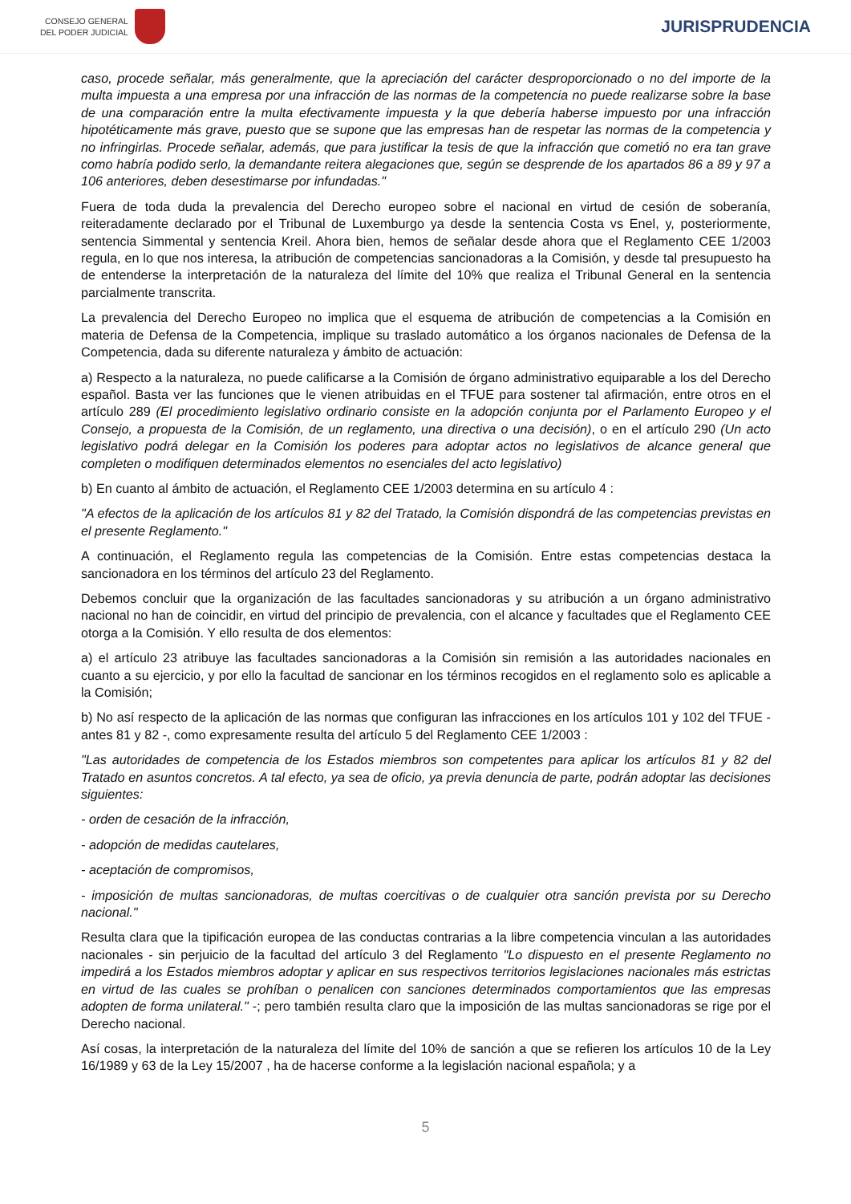CONSEJO GENERAL
DEL PODER JUDICIAL
JURISPRUDENCIA
caso, procede señalar, más generalmente, que la apreciación del carácter desproporcionado o no del importe de la multa impuesta a una empresa por una infracción de las normas de la competencia no puede realizarse sobre la base de una comparación entre la multa efectivamente impuesta y la que debería haberse impuesto por una infracción hipotéticamente más grave, puesto que se supone que las empresas han de respetar las normas de la competencia y no infringirlas. Procede señalar, además, que para justificar la tesis de que la infracción que cometió no era tan grave como habría podido serlo, la demandante reitera alegaciones que, según se desprende de los apartados 86 a 89 y 97 a 106 anteriores, deben desestimarse por infundadas."
Fuera de toda duda la prevalencia del Derecho europeo sobre el nacional en virtud de cesión de soberanía, reiteradamente declarado por el Tribunal de Luxemburgo ya desde la sentencia Costa vs Enel, y, posteriormente, sentencia Simmental y sentencia Kreil. Ahora bien, hemos de señalar desde ahora que el Reglamento CEE 1/2003 regula, en lo que nos interesa, la atribución de competencias sancionadoras a la Comisión, y desde tal presupuesto ha de entenderse la interpretación de la naturaleza del límite del 10% que realiza el Tribunal General en la sentencia parcialmente transcrita.
La prevalencia del Derecho Europeo no implica que el esquema de atribución de competencias a la Comisión en materia de Defensa de la Competencia, implique su traslado automático a los órganos nacionales de Defensa de la Competencia, dada su diferente naturaleza y ámbito de actuación:
a) Respecto a la naturaleza, no puede calificarse a la Comisión de órgano administrativo equiparable a los del Derecho español. Basta ver las funciones que le vienen atribuidas en el TFUE para sostener tal afirmación, entre otros en el artículo 289 (El procedimiento legislativo ordinario consiste en la adopción conjunta por el Parlamento Europeo y el Consejo, a propuesta de la Comisión, de un reglamento, una directiva o una decisión), o en el artículo 290 (Un acto legislativo podrá delegar en la Comisión los poderes para adoptar actos no legislativos de alcance general que completen o modifiquen determinados elementos no esenciales del acto legislativo)
b) En cuanto al ámbito de actuación, el Reglamento CEE 1/2003 determina en su artículo 4 :
"A efectos de la aplicación de los artículos 81 y 82 del Tratado, la Comisión dispondrá de las competencias previstas en el presente Reglamento."
A continuación, el Reglamento regula las competencias de la Comisión. Entre estas competencias destaca la sancionadora en los términos del artículo 23 del Reglamento.
Debemos concluir que la organización de las facultades sancionadoras y su atribución a un órgano administrativo nacional no han de coincidir, en virtud del principio de prevalencia, con el alcance y facultades que el Reglamento CEE otorga a la Comisión. Y ello resulta de dos elementos:
a) el artículo 23 atribuye las facultades sancionadoras a la Comisión sin remisión a las autoridades nacionales en cuanto a su ejercicio, y por ello la facultad de sancionar en los términos recogidos en el reglamento solo es aplicable a la Comisión;
b) No así respecto de la aplicación de las normas que configuran las infracciones en los artículos 101 y 102 del TFUE - antes 81 y 82 -, como expresamente resulta del artículo 5 del Reglamento CEE 1/2003 :
"Las autoridades de competencia de los Estados miembros son competentes para aplicar los artículos 81 y 82 del Tratado en asuntos concretos. A tal efecto, ya sea de oficio, ya previa denuncia de parte, podrán adoptar las decisiones siguientes:
- orden de cesación de la infracción,
- adopción de medidas cautelares,
- aceptación de compromisos,
- imposición de multas sancionadoras, de multas coercitivas o de cualquier otra sanción prevista por su Derecho nacional."
Resulta clara que la tipificación europea de las conductas contrarias a la libre competencia vinculan a las autoridades nacionales - sin perjuicio de la facultad del artículo 3 del Reglamento "Lo dispuesto en el presente Reglamento no impedirá a los Estados miembros adoptar y aplicar en sus respectivos territorios legislaciones nacionales más estrictas en virtud de las cuales se prohíban o penalicen con sanciones determinados comportamientos que las empresas adopten de forma unilateral." -; pero también resulta claro que la imposición de las multas sancionadoras se rige por el Derecho nacional.
Así cosas, la interpretación de la naturaleza del límite del 10% de sanción a que se refieren los artículos 10 de la Ley 16/1989 y 63 de la Ley 15/2007 , ha de hacerse conforme a la legislación nacional española; y a
5